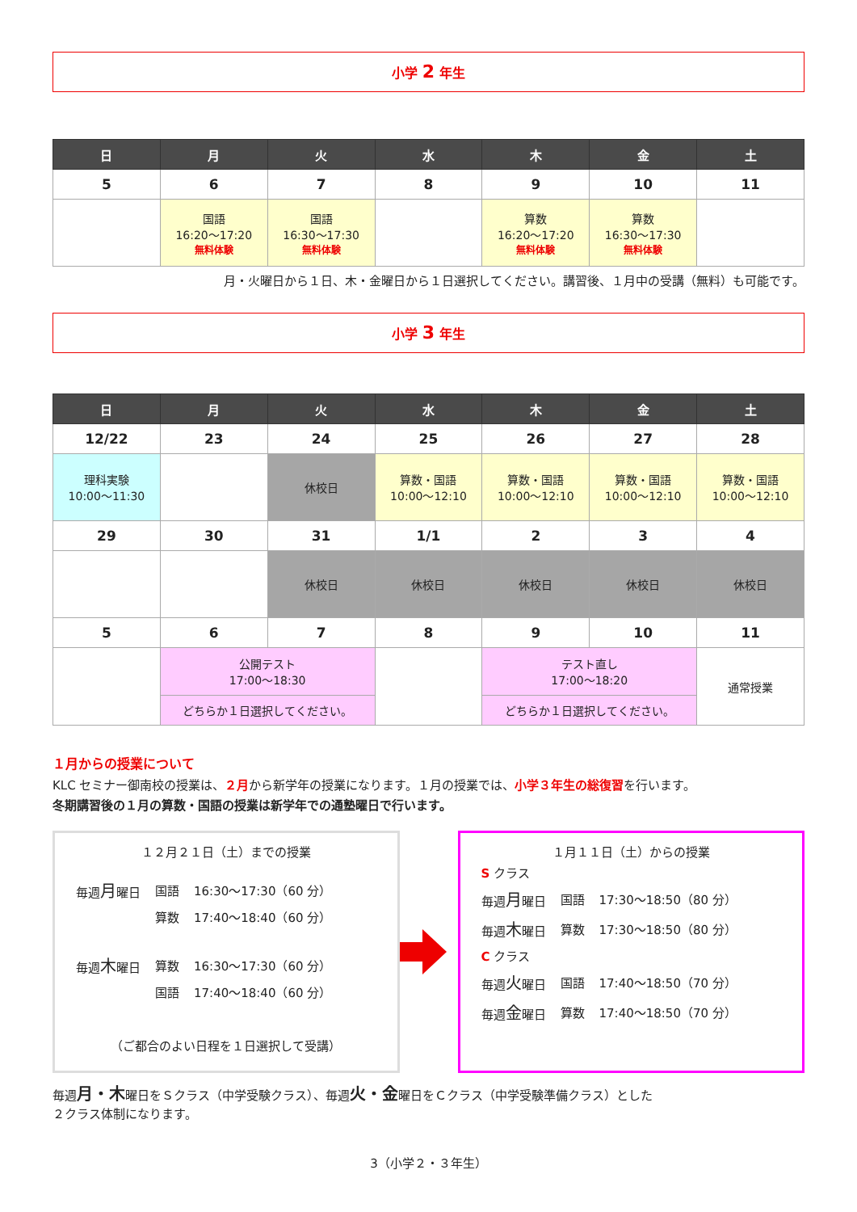小学 2 年生
| 日 | 月 | 火 | 水 | 木 | 金 | 土 |
| --- | --- | --- | --- | --- | --- | --- |
| 5 | 6 | 7 | 8 | 9 | 10 | 11 |
| | 国語 16:20～17:20 無料体験 | 国語 16:30～17:30 無料体験 | | 算数 16:20～17:20 無料体験 | 算数 16:30～17:30 無料体験 | |
月・火曜日から１日、木・金曜日から１日選択してください。講習後、１月中の受講（無料）も可能です。
小学 3 年生
| 日 | 月 | 火 | 水 | 木 | 金 | 土 |
| --- | --- | --- | --- | --- | --- | --- |
| 12/22 | 23 | 24 | 25 | 26 | 27 | 28 |
| 理科実験 10:00～11:30 | | 休校日 | 算数・国語 10:00～12:10 | 算数・国語 10:00～12:10 | 算数・国語 10:00～12:10 | 算数・国語 10:00～12:10 |
| 29 | 30 | 31 | 1/1 | 2 | 3 | 4 |
| | | 休校日 | 休校日 | 休校日 | 休校日 | 休校日 |
| 5 | 6 | 7 | 8 | 9 | 10 | 11 |
| | 公開テスト 17:00～18:30 | | | テスト直し 17:00～18:20 | | 通常授業 |
| | どちらか１日選択してください。 | | | どちらか１日選択してください。 | | |
１月からの授業について
KLC セミナー御南校の授業は、２月から新学年の授業になります。１月の授業では、小学３年生の総復習を行います。
冬期講習後の１月の算数・国語の授業は新学年での通塾曜日で行います。
１２月２１日（土）までの授業
| 毎週 月 曜日 | 国語 | 16:30～17:30（60 分） |
| | 算数 | 17:40～18:40（60 分） |
| 毎週 木 曜日 | 算数 | 16:30～17:30（60 分） |
| | 国語 | 17:40～18:40（60 分） |
（ご都合のよい日程を１日選択して受講）
１月１１日（土）からの授業
| S クラス | | |
| 毎週 月 曜日 | 国語 | 17:30～18:50（80 分） |
| 毎週 木 曜日 | 算数 | 17:30～18:50（80 分） |
| C クラス | | |
| 毎週 火 曜日 | 国語 | 17:40～18:50（70 分） |
| 毎週 金 曜日 | 算数 | 17:40～18:50（70 分） |
毎週月・木曜日をＳクラス（中学受験クラス）、毎週火・金曜日をＣクラス（中学受験準備クラス）とした
２クラス体制になります。
3（小学２・３年生）